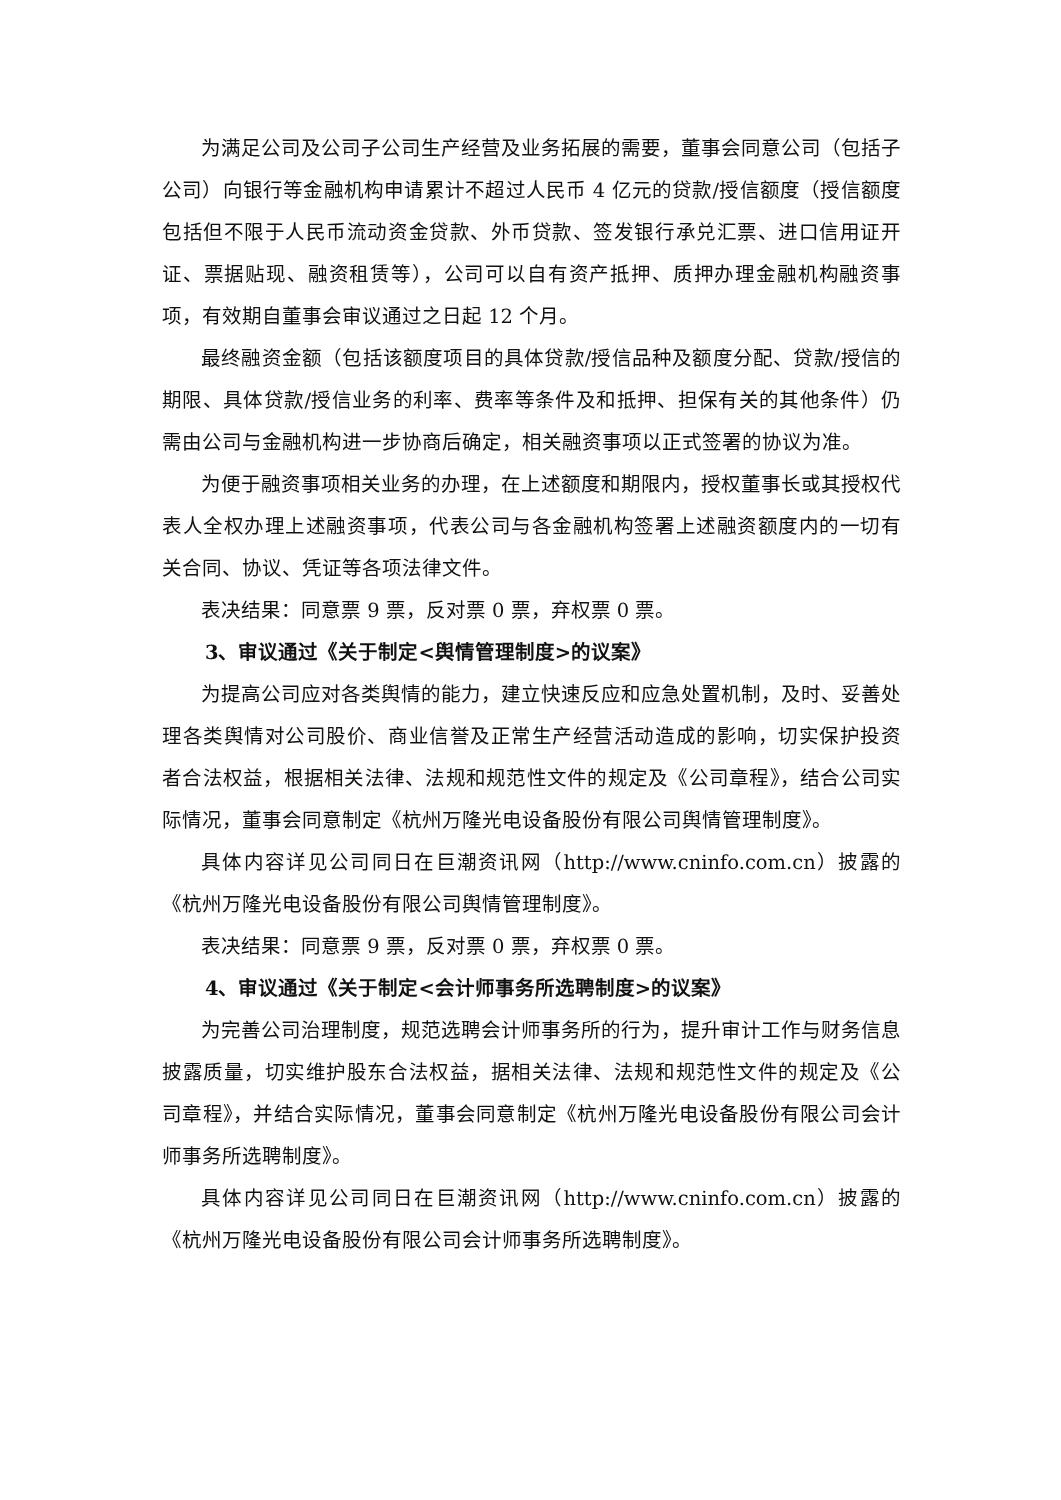为满足公司及公司子公司生产经营及业务拓展的需要，董事会同意公司（包括子公司）向银行等金融机构申请累计不超过人民币 4 亿元的贷款/授信额度（授信额度包括但不限于人民币流动资金贷款、外币贷款、签发银行承兑汇票、进口信用证开证、票据贴现、融资租赁等），公司可以自有资产抵押、质押办理金融机构融资事项，有效期自董事会审议通过之日起 12 个月。
最终融资金额（包括该额度项目的具体贷款/授信品种及额度分配、贷款/授信的期限、具体贷款/授信业务的利率、费率等条件及和抵押、担保有关的其他条件）仍需由公司与金融机构进一步协商后确定，相关融资事项以正式签署的协议为准。
为便于融资事项相关业务的办理，在上述额度和期限内，授权董事长或其授权代表人全权办理上述融资事项，代表公司与各金融机构签署上述融资额度内的一切有关合同、协议、凭证等各项法律文件。
表决结果：同意票 9 票，反对票 0 票，弃权票 0 票。
3、审议通过《关于制定<舆情管理制度>的议案》
为提高公司应对各类舆情的能力，建立快速反应和应急处置机制，及时、妥善处理各类舆情对公司股价、商业信誉及正常生产经营活动造成的影响，切实保护投资者合法权益，根据相关法律、法规和规范性文件的规定及《公司章程》，结合公司实际情况，董事会同意制定《杭州万隆光电设备股份有限公司舆情管理制度》。
具体内容详见公司同日在巨潮资讯网（http://www.cninfo.com.cn）披露的《杭州万隆光电设备股份有限公司舆情管理制度》。
表决结果：同意票 9 票，反对票 0 票，弃权票 0 票。
4、审议通过《关于制定<会计师事务所选聘制度>的议案》
为完善公司治理制度，规范选聘会计师事务所的行为，提升审计工作与财务信息披露质量，切实维护股东合法权益，据相关法律、法规和规范性文件的规定及《公司章程》，并结合实际情况，董事会同意制定《杭州万隆光电设备股份有限公司会计师事务所选聘制度》。
具体内容详见公司同日在巨潮资讯网（http://www.cninfo.com.cn）披露的《杭州万隆光电设备股份有限公司会计师事务所选聘制度》。